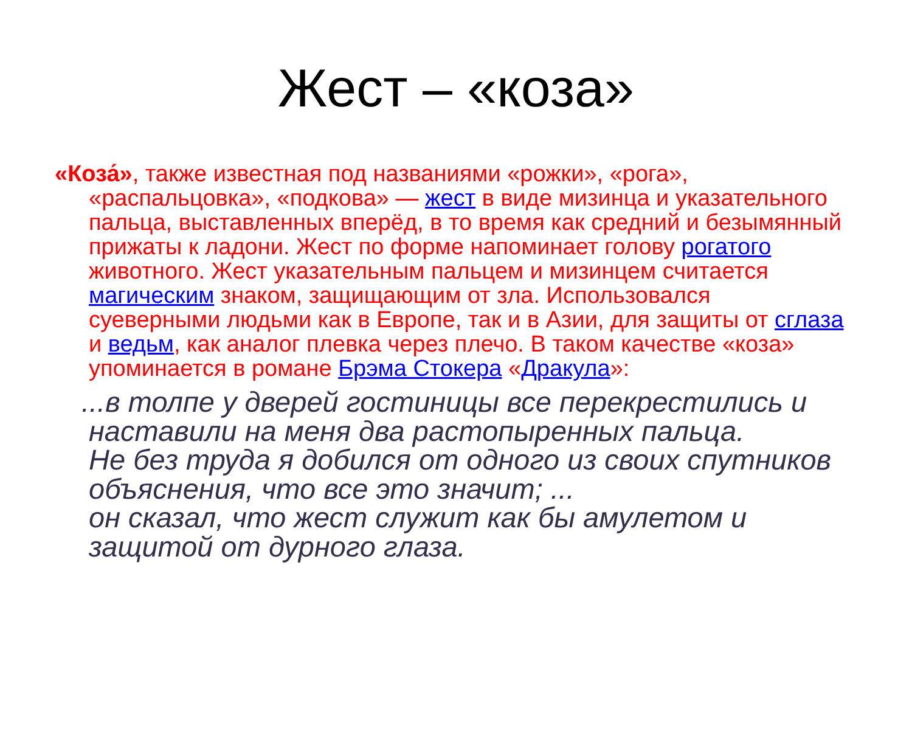Жест – «коза»
«Коза́», также известная под названиями «рожки», «рога», «распальцовка», «подкова» — жест в виде мизинца и указательного пальца, выставленных вперёд, в то время как средний и безымянный прижаты к ладони. Жест по форме напоминает голову рогатого животного. Жест указательным пальцем и мизинцем считается магическим знаком, защищающим от зла. Использовался суеверными людьми как в Европе, так и в Азии, для защиты от сглаза и ведьм, как аналог плевка через плечо. В таком качестве «коза» упоминается в романе Брэма Стокера «Дракула»:
...в толпе у дверей гостиницы все перекрестились и
наставили на меня два растопыренных пальца.
Не без труда я добился от одного из своих спутников объяснения, что все это значит; ...
он сказал, что жест служит как бы амулетом и защитой от дурного глаза.